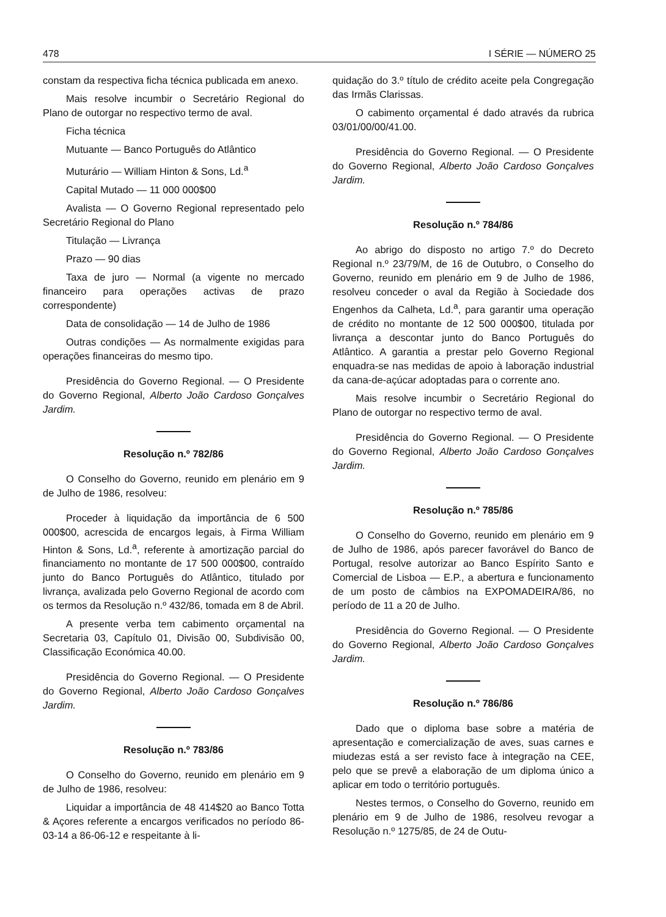478 I SÉRIE — NÚMERO 25
constam da respectiva ficha técnica publicada em anexo.
Mais resolve incumbir o Secretário Regional do Plano de outorgar no respectivo termo de aval.
Ficha técnica
Mutuante — Banco Português do Atlântico
Muturário — William Hinton & Sons, Ld.<sup>a</sup>
Capital Mutado — 11 000 000$00
Avalista — O Governo Regional representado pelo Secretário Regional do Plano
Titulação — Livrança
Prazo — 90 dias
Taxa de juro — Normal (a vigente no mercado financeiro para operações activas de prazo correspondente)
Data de consolidação — 14 de Julho de 1986
Outras condições — As normalmente exigidas para operações financeiras do mesmo tipo.
Presidência do Governo Regional. — O Presidente do Governo Regional, Alberto João Cardoso Gonçalves Jardim.
Resolução n.º 782/86
O Conselho do Governo, reunido em plenário em 9 de Julho de 1986, resolveu:
Proceder à liquidação da importância de 6 500 000$00, acrescida de encargos legais, à Firma William Hinton & Sons, Ld.<sup>a</sup>, referente à amortização parcial do financiamento no montante de 17 500 000$00, contraído junto do Banco Português do Atlântico, titulado por livrança, avalizada pelo Governo Regional de acordo com os termos da Resolução n.º 432/86, tomada em 8 de Abril.
A presente verba tem cabimento orçamental na Secretaria 03, Capítulo 01, Divisão 00, Subdivisão 00, Classificação Económica 40.00.
Presidência do Governo Regional. — O Presidente do Governo Regional, Alberto João Cardoso Gonçalves Jardim.
Resolução n.º 783/86
O Conselho do Governo, reunido em plenário em 9 de Julho de 1986, resolveu:
Liquidar a importância de 48 414$20 ao Banco Totta & Açores referente a encargos verificados no período 86-03-14 a 86-06-12 e respeitante à li-
quidação do 3.º título de crédito aceite pela Congregação das Irmãs Clarissas.
O cabimento orçamental é dado através da rubrica 03/01/00/00/41.00.
Presidência do Governo Regional. — O Presidente do Governo Regional, Alberto João Cardoso Gonçalves Jardim.
Resolução n.º 784/86
Ao abrigo do disposto no artigo 7.º do Decreto Regional n.º 23/79/M, de 16 de Outubro, o Conselho do Governo, reunido em plenário em 9 de Julho de 1986, resolveu conceder o aval da Região à Sociedade dos Engenhos da Calheta, Ld.<sup>a</sup>, para garantir uma operação de crédito no montante de 12 500 000$00, titulada por livrança a descontar junto do Banco Português do Atlântico. A garantia a prestar pelo Governo Regional enquadra-se nas medidas de apoio à laboração industrial da cana-de-açúcar adoptadas para o corrente ano.
Mais resolve incumbir o Secretário Regional do Plano de outorgar no respectivo termo de aval.
Presidência do Governo Regional. — O Presidente do Governo Regional, Alberto João Cardoso Gonçalves Jardim.
Resolução n.º 785/86
O Conselho do Governo, reunido em plenário em 9 de Julho de 1986, após parecer favorável do Banco de Portugal, resolve autorizar ao Banco Espírito Santo e Comercial de Lisboa — E.P., a abertura e funcionamento de um posto de câmbios na EXPOMADEIRA/86, no período de 11 a 20 de Julho.
Presidência do Governo Regional. — O Presidente do Governo Regional, Alberto João Cardoso Gonçalves Jardim.
Resolução n.º 786/86
Dado que o diploma base sobre a matéria de apresentação e comercialização de aves, suas carnes e miudezas está a ser revisto face à integração na CEE, pelo que se prevê a elaboração de um diploma único a aplicar em todo o território português.
Nestes termos, o Conselho do Governo, reunido em plenário em 9 de Julho de 1986, resolveu revogar a Resolução n.º 1275/85, de 24 de Outu-